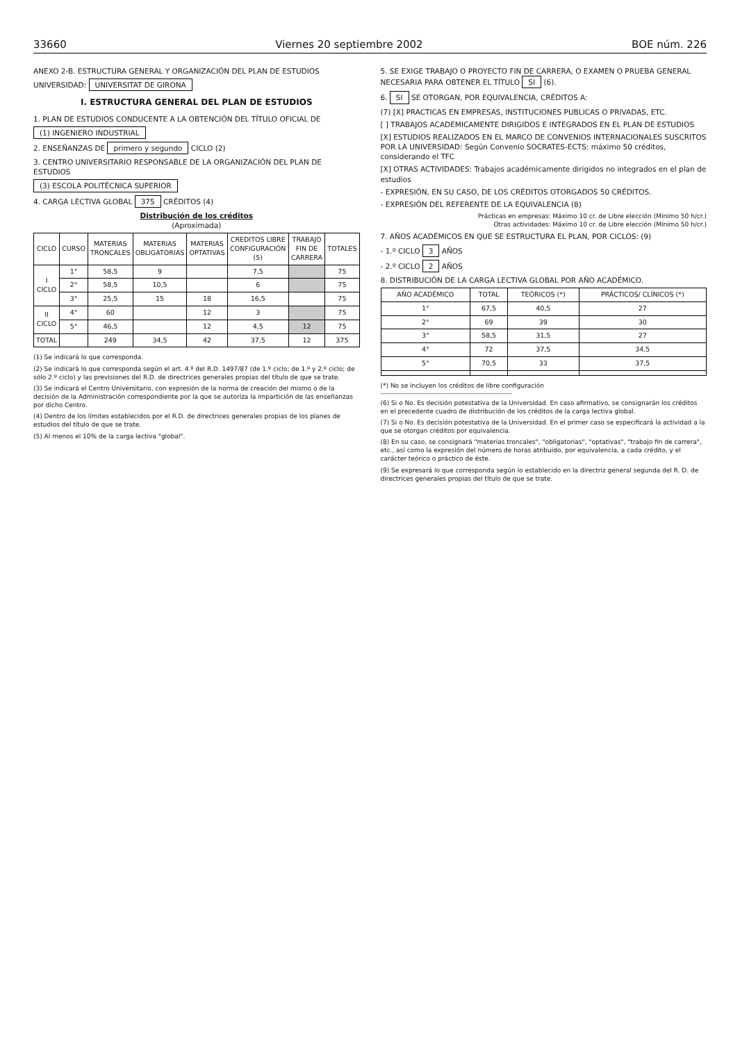33660 Viernes 20 septiembre 2002 BOE núm. 226
ANEXO 2-B. ESTRUCTURA GENERAL Y ORGANIZACIÓN DEL PLAN DE ESTUDIOS
UNIVERSIDAD: UNIVERSITAT DE GIRONA
I. ESTRUCTURA GENERAL DEL PLAN DE ESTUDIOS
1. PLAN DE ESTUDIOS CONDUCENTE A LA OBTENCIÓN DEL TÍTULO OFICIAL DE
(1) INGENIERO INDUSTRIAL
2. ENSEÑANZAS DE primero y segundo CICLO (2)
3. CENTRO UNIVERSITARIO RESPONSABLE DE LA ORGANIZACIÓN DEL PLAN DE ESTUDIOS
(3) ESCOLA POLITÈCNICA SUPERIOR
4. CARGA LECTIVA GLOBAL 375 CRÉDITOS (4)
Distribución de los créditos
(Aproximada)
| CICLO | CURSO | MATERIAS TRONCALES | MATERIAS OBLIGATORIAS | MATERIAS OPTATIVAS | CREDITOS LIBRE CONFIGURACIÓN (5) | TRABAJO FIN DE CARRERA | TOTALES |
| --- | --- | --- | --- | --- | --- | --- | --- |
| I CICLO | 1° | 58,5 | 9 | | 7,5 | | 75 |
| | 2° | 58,5 | 10,5 | | 6 | | 75 |
| | 3° | 25,5 | 15 | 18 | 16,5 | | 75 |
| II CICLO | 4° | 60 | | 12 | 3 | | 75 |
| | 5° | 46,5 | | 12 | 4,5 | 12 | 75 |
| TOTAL | | 249 | 34,5 | 42 | 37,5 | 12 | 375 |
(1) Se indicará lo que corresponda.
(2) Se indicará lo que corresponda según el art. 4.º del R.D. 1497/87 (de 1.º ciclo; de 1.º y 2.º ciclo; de sólo 2.º ciclo) y las previsiones del R.D. de directrices generales propias del título de que se trate.
(3) Se indicará el Centro Universitario, con expresión de la norma de creación del mismo o de la decisión de la Administración correspondiente por la que se autoriza la impartición de las enseñanzas por dicho Centro.
(4) Dentro de los límites establecidos por el R.D. de directrices generales propias de los planes de estudios del título de que se trate.
(5) Al menos el 10% de la carga lectiva "global".
5. SE EXIGE TRABAJO O PROYECTO FIN DE CARRERA, O EXAMEN O PRUEBA GENERAL NECESARIA PARA OBTENER EL TÍTULO SI (6).
6. SI SE OTORGAN, POR EQUIVALENCIA, CRÉDITOS A:
(7) [X] PRACTICAS EN EMPRESAS, INSTITUCIONES PUBLICAS O PRIVADAS, ETC.
[ ] TRABAJOS ACADEMICAMENTE DIRIGIDOS E INTEGRADOS EN EL PLAN DE ESTUDIOS
[X] ESTUDIOS REALIZADOS EN EL MARCO DE CONVENIOS INTERNACIONALES SUSCRITOS POR LA UNIVERSIDAD: Según Convenio SOCRATES-ECTS: máximo 50 créditos, considerando el TFC
[X] OTRAS ACTIVIDADES: Trabajos académicamente dirigidos no integrados en el plan de estudios
- EXPRESIÓN, EN SU CASO, DE LOS CRÉDITOS OTORGADOS 50 CRÉDITOS.
- EXPRESIÓN DEL REFERENTE DE LA EQUIVALENCIA (8)
Prácticas en empresas: Máximo 10 cr. de Libre elección (Mínimo 50 h/cr.)
Otras actividades: Máximo 10 cr. de Libre elección (Mínimo 50 h/cr.)
7. AÑOS ACADÉMICOS EN QUE SE ESTRUCTURA EL PLAN, POR CICLOS: (9)
- 1.º CICLO 3 AÑOS
- 2.º CICLO 2 AÑOS
8. DISTRIBUCIÓN DE LA CARGA LECTIVA GLOBAL POR AÑO ACADÉMICO.
| AÑO ACADÉMICO | TOTAL | TEÓRICOS (*) | PRÁCTICOS/ CLÍNICOS (*) |
| --- | --- | --- | --- |
| 1° | 67,5 | 40,5 | 27 |
| 2° | 69 | 39 | 30 |
| 3° | 58,5 | 31,5 | 27 |
| 4° | 72 | 37,5 | 34,5 |
| 5° | 70,5 | 33 | 37,5 |
(*) No se incluyen los créditos de libre configuración
(6) Si o No. Es decisión potestativa de la Universidad. En caso afirmativo, se consignarán los créditos en el precedente cuadro de distribución de los créditos de la carga lectiva global.
(7) Si o No. Es decisión potestativa de la Universidad. En el primer caso se especificará la actividad a la que se otorgan créditos por equivalencia.
(8) En su caso, se consignará "materias troncales", "obligatorias", "optativas", "trabajo fin de carrera", etc., así como la expresión del número de horas atribuido, por equivalencia, a cada crédito, y el carácter teórico o práctico de éste.
(9) Se expresará lo que corresponda según lo establecido en la directriz general segunda del R. D. de directrices generales propias del título de que se trate.